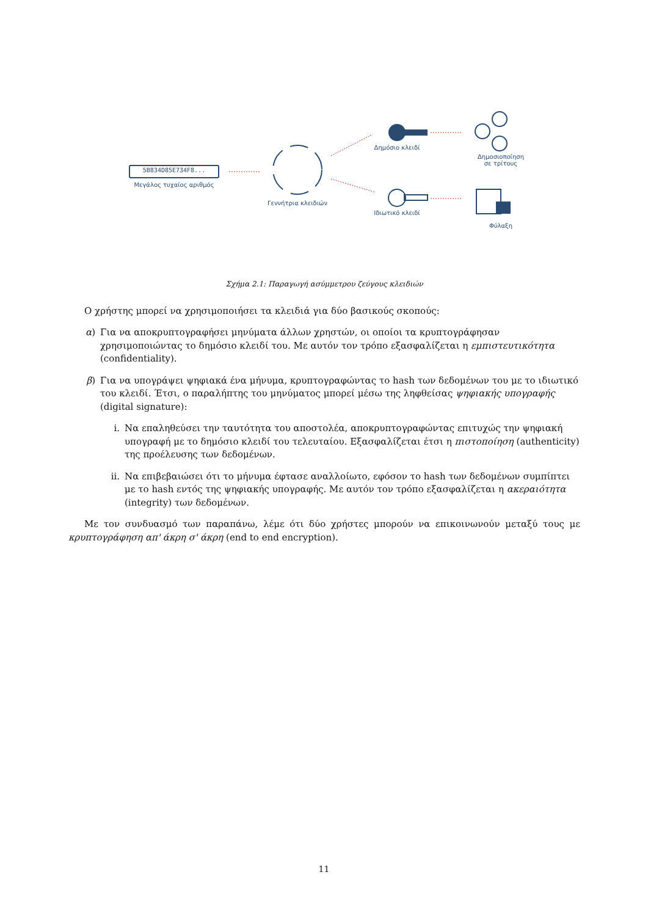5B834D85E734F8...
Μεγάλος τυχαίος αριθμός
Γεννήτρια κλειδιών
Δημόσιο κλειδί
Ιδιωτικό κλειδί
Δημοσιοποίηση
σε τρίτους
Φύλαξη
Σχήμα 2.1: Παραγωγή ασύμμετρου ζεύγους κλειδιών
Ο χρήστης μπορεί να χρησιμοποιήσει τα κλειδιά για δύο βασικούς σκοπούς:
α) Για να αποκρυπτογραφήσει μηνύματα άλλων χρηστών, οι οποίοι τα κρυπτογράφησαν χρησιμοποιώντας το δημόσιο κλειδί του. Με αυτόν τον τρόπο εξασφαλίζεται η εμπιστευτικότητα (confidentiality).
β) Για να υπογράψει ψηφιακά ένα μήνυμα, κρυπτογραφώντας το hash των δεδομένων του με το ιδιωτικό του κλειδί. Έτσι, ο παραλήπτης του μηνύματος μπορεί μέσω της ληφθείσας ψηφιακής υπογραφής (digital signature):
i. Να επαληθεύσει την ταυτότητα του αποστολέα, αποκρυπτογραφώντας επιτυχώς την ψηφιακή υπογραφή με το δημόσιο κλειδί του τελευταίου. Εξασφαλίζεται έτσι η πιστοποίηση (authenticity) της προέλευσης των δεδομένων.
ii. Να επιβεβαιώσει ότι το μήνυμα έφτασε αναλλοίωτο, εφόσον το hash των δεδομένων συμπίπτει με το hash εντός της ψηφιακής υπογραφής. Με αυτόν τον τρόπο εξασφαλίζεται η ακεραιότητα (integrity) των δεδομένων.
Με τον συνδυασμό των παραπάνω, λέμε ότι δύο χρήστες μπορούν να επικοινωνούν μεταξύ τους με κρυπτογράφηση απ' άκρη σ' άκρη (end to end encryption).
11